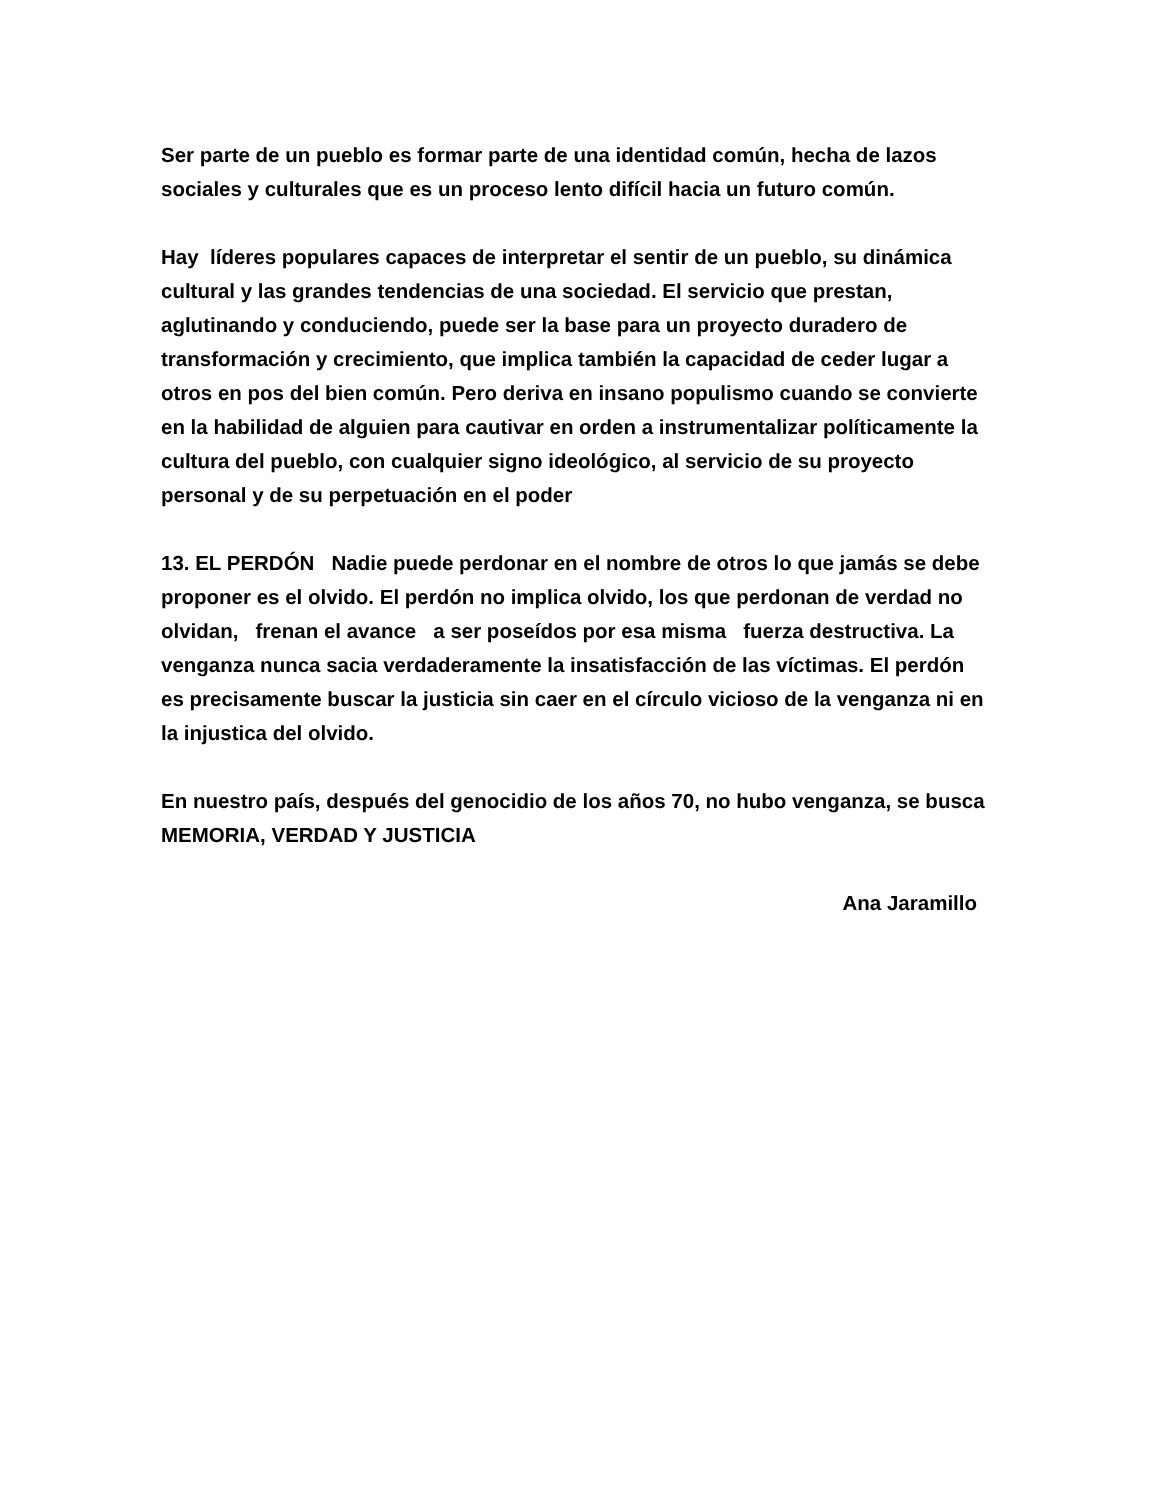Ser parte de un pueblo es formar parte de una identidad común, hecha de lazos sociales y culturales que es un proceso lento difícil hacia un futuro común.
Hay líderes populares capaces de interpretar el sentir de un pueblo, su dinámica cultural y las grandes tendencias de una sociedad. El servicio que prestan, aglutinando y conduciendo, puede ser la base para un proyecto duradero de transformación y crecimiento, que implica también la capacidad de ceder lugar a otros en pos del bien común. Pero deriva en insano populismo cuando se convierte en la habilidad de alguien para cautivar en orden a instrumentalizar políticamente la cultura del pueblo, con cualquier signo ideológico, al servicio de su proyecto personal y de su perpetuación en el poder
13. EL PERDÓN Nadie puede perdonar en el nombre de otros lo que jamás se debe proponer es el olvido. El perdón no implica olvido, los que perdonan de verdad no olvidan, frenan el avance a ser poseídos por esa misma fuerza destructiva. La venganza nunca sacia verdaderamente la insatisfacción de las víctimas. El perdón es precisamente buscar la justicia sin caer en el círculo vicioso de la venganza ni en la injustica del olvido.
En nuestro país, después del genocidio de los años 70, no hubo venganza, se busca MEMORIA, VERDAD Y JUSTICIA
Ana Jaramillo